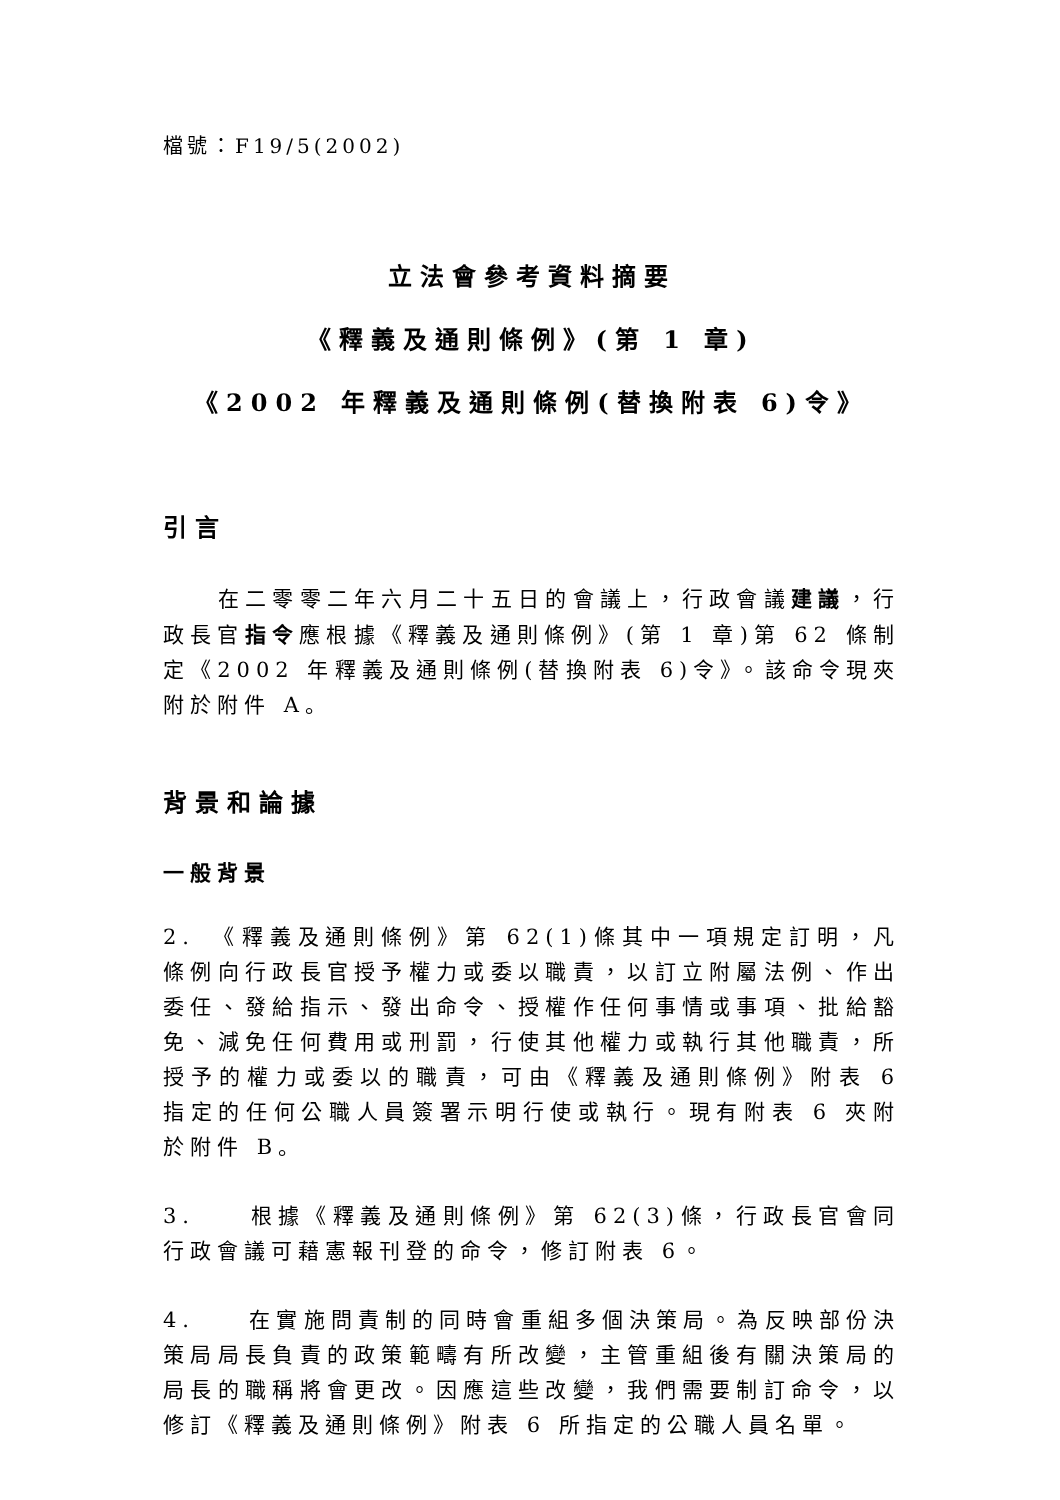檔號：F19/5(2002)
立法會參考資料摘要
《釋義及通則條例》(第 1 章)
《2002 年釋義及通則條例(替換附表 6)令》
引言
　　在二零零二年六月二十五日的會議上，行政會議建議，行政長官指令應根據《釋義及通則條例》(第 1 章)第 62 條制定《2002 年釋義及通則條例(替換附表 6)令》。該命令現夾附於附件 A。
背景和論據
一般背景
2.　《釋義及通則條例》第 62(1)條其中一項規定訂明，凡條例向行政長官授予權力或委以職責，以訂立附屬法例、作出委任、發給指示、發出命令、授權作任何事情或事項、批給豁免、減免任何費用或刑罰，行使其他權力或執行其他職責，所授予的權力或委以的職責，可由《釋義及通則條例》附表 6 指定的任何公職人員簽署示明行使或執行。現有附表 6 夾附於附件 B。
3.　　根據《釋義及通則條例》第 62(3)條，行政長官會同行政會議可藉憲報刊登的命令，修訂附表 6。
4.　　在實施問責制的同時會重組多個決策局。為反映部份決策局局長負責的政策範疇有所改變，主管重組後有關決策局的局長的職稱將會更改。因應這些改變，我們需要制訂命令，以修訂《釋義及通則條例》附表 6 所指定的公職人員名單。